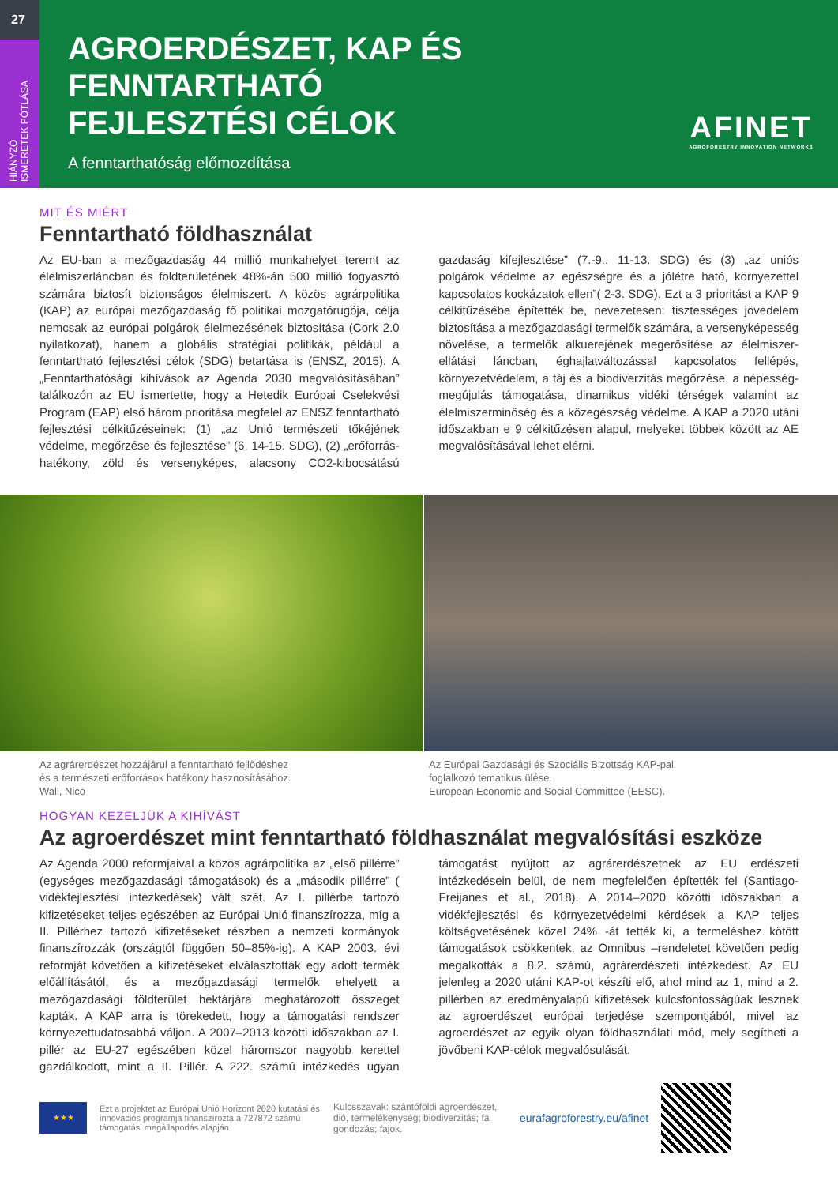27
HIÁNYZÓ
ISMERETEK PÓTLÁSA
AGROERDÉSZET, KAP ÉS
FENNTARTHATÓ
FEJLESZTÉSI CÉLOK
A fenntarthatóság előmozdítása
AFINET
AGROFORESTRY INNOVATION NETWORKS
MIT ÉS MIÉRT
Fenntartható földhasználat
Az EU-ban a mezőgazdaság 44 millió munkahelyet teremt az élelmiszerláncban és földterületének 48%-án 500 millió fogyasztó számára biztosít biztonságos élelmiszert. A közös agrárpolitika (KAP) az európai mezőgazdaság fő politikai mozgatórugója, célja nemcsak az európai polgárok élelmezésének biztosítása (Cork 2.0 nyilatkozat), hanem a globális stratégiai politikák, például a fenntartható fejlesztési célok (SDG) betartása is (ENSZ, 2015). A „Fenntarthatósági kihívások az Agenda 2030 megvalósításában” találkozón az EU ismertette, hogy a Hetedik Európai Cselekvési Program (EAP) első három prioritása megfelel az ENSZ fenntartható fejlesztési célkitűzéseinek: (1) „az Unió természeti tőkéjének védelme, megőrzése és fejlesztése” (6, 14-15. SDG), (2) „erőforrás-hatékony, zöld és versenyképes, alacsony CO2-kibocsátású gazdaság kifejlesztése” (7.-9., 11-13. SDG) és (3) „az uniós polgárok védelme az egészségre és a jólétre ható, környezettel kapcsolatos kockázatok ellen”( 2-3. SDG). Ezt a 3 prioritást a KAP 9 célkitűzésébe építették be, nevezetesen: tisztességes jövedelem biztosítása a mezőgazdasági termelők számára, a versenyképesség növelése, a termelők alkuerejének megerősítése az élelmiszer-ellátási láncban, éghajlatváltozással kapcsolatos fellépés, környezetvédelem, a táj és a biodiverzitás megőrzése, a népesség-megújulás támogatása, dinamikus vidéki térségek valamint az élelmiszerminőség és a közegészség védelme. A KAP a 2020 utáni időszakban e 9 célkitűzésen alapul, melyeket többek között az AE megvalósításával lehet elérni.
Az agrárerdészet hozzájárul a fenntartható fejlődéshez
és a természeti erőforrások hatékony hasznosításához.
Wall, Nico
Az Európai Gazdasági és Szociális Bizottság KAP-pal
foglalkozó tematikus ülése.
European Economic and Social Committee (EESC).
HOGYAN KEZELJÜK A KIHÍVÁST
Az agroerdészet mint fenntartható földhasználat megvalósítási eszköze
Az Agenda 2000 reformjaival a közös agrárpolitika az „első pillérre” (egységes mezőgazdasági támogatások) és a „második pillérre” ( vidékfejlesztési intézkedések) vált szét. Az I. pillérbe tartozó kifizetéseket teljes egészében az Európai Unió finanszírozza, míg a II. Pillérhez tartozó kifizetéseket részben a nemzeti kormányok finanszírozzák (országtól függően 50–85%-ig). A KAP 2003. évi reformját követően a kifizetéseket elválasztották egy adott termék előállításától, és a mezőgazdasági termelők ehelyett a mezőgazdasági földterület hektárjára meghatározott összeget kapták. A KAP arra is törekedett, hogy a támogatási rendszer környezettudatosabbá váljon. A 2007–2013 közötti időszakban az I. pillér az EU-27 egészében közel háromszor nagyobb kerettel gazdálkodott, mint a II. Pillér. A 222. számú intézkedés ugyan támogatást nyújtott az agrárerdészetnek az EU erdészeti intézkedésein belül, de nem megfelelően építették fel (Santiago-Freijanes et al., 2018). A 2014–2020 közötti időszakban a vidékfejlesztési és környezetvédelmi kérdések a KAP teljes költségvetésének közel 24% -át tették ki, a termeléshez kötött támogatások csökkentek, az Omnibus –rendeletet követően pedig megalkották a 8.2. számú, agrárerdészeti intézkedést. Az EU jelenleg a 2020 utáni KAP-ot készíti elő, ahol mind az 1, mind a 2. pillérben az eredményalapú kifizetések kulcsfontosságúak lesznek az agroerdészet európai terjedése szempontjából, mivel az agroerdészet az egyik olyan földhasználati mód, mely segítheti a jövőbeni KAP-célok megvalósulását.
★★★
Ezt a projektet az Európai Unió Horizont 2020 kutatási és innovációs programja finanszírozta a 727872 számú támogatási megállapodás alapján
Kulcsszavak: szántóföldi agroerdészet, dió, termelékenység; biodiverzitás; fa gondozás; fajok.
eurafagroforestry.eu/afinet